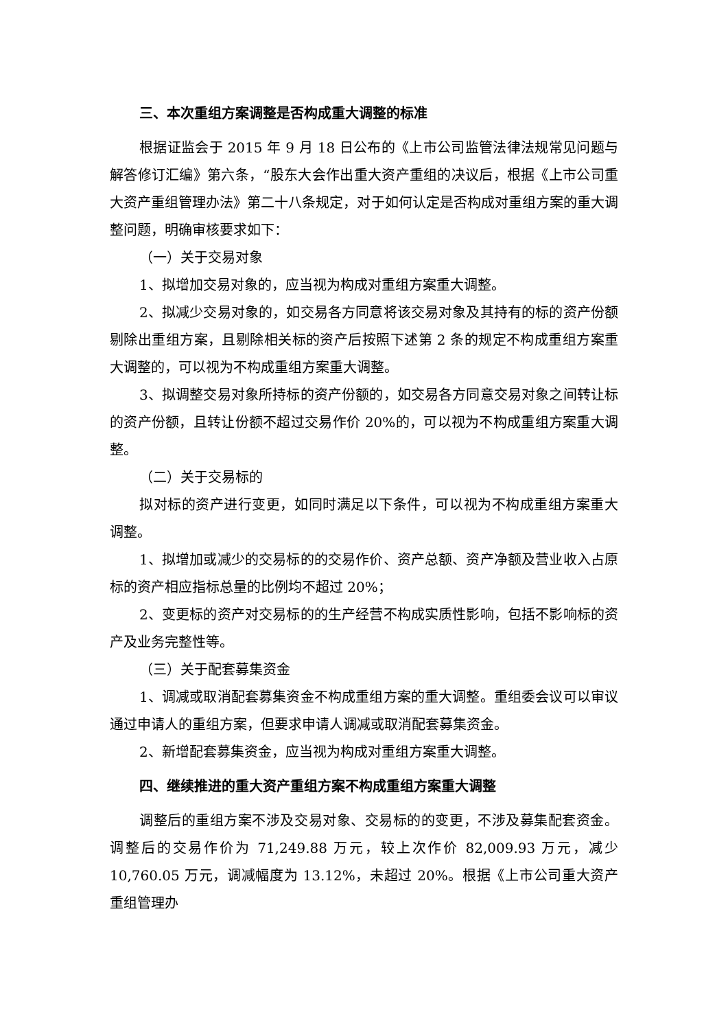三、本次重组方案调整是否构成重大调整的标准
根据证监会于 2015 年 9 月 18 日公布的《上市公司监管法律法规常见问题与解答修订汇编》第六条，“股东大会作出重大资产重组的决议后，根据《上市公司重大资产重组管理办法》第二十八条规定，对于如何认定是否构成对重组方案的重大调整问题，明确审核要求如下：
（一）关于交易对象
1、拟增加交易对象的，应当视为构成对重组方案重大调整。
2、拟减少交易对象的，如交易各方同意将该交易对象及其持有的标的资产份额剔除出重组方案，且剔除相关标的资产后按照下述第 2 条的规定不构成重组方案重大调整的，可以视为不构成重组方案重大调整。
3、拟调整交易对象所持标的资产份额的，如交易各方同意交易对象之间转让标的资产份额，且转让份额不超过交易作价 20%的，可以视为不构成重组方案重大调整。
（二）关于交易标的
拟对标的资产进行变更，如同时满足以下条件，可以视为不构成重组方案重大调整。
1、拟增加或减少的交易标的的交易作价、资产总额、资产净额及营业收入占原标的资产相应指标总量的比例均不超过 20%；
2、变更标的资产对交易标的的生产经营不构成实质性影响，包括不影响标的资产及业务完整性等。
（三）关于配套募集资金
1、调减或取消配套募集资金不构成重组方案的重大调整。重组委会议可以审议通过申请人的重组方案，但要求申请人调减或取消配套募集资金。
2、新增配套募集资金，应当视为构成对重组方案重大调整。
四、继续推进的重大资产重组方案不构成重组方案重大调整
调整后的重组方案不涉及交易对象、交易标的的变更，不涉及募集配套资金。调整后的交易作价为 71,249.88 万元，较上次作价 82,009.93 万元，减少 10,760.05 万元，调减幅度为 13.12%，未超过 20%。根据《上市公司重大资产重组管理办